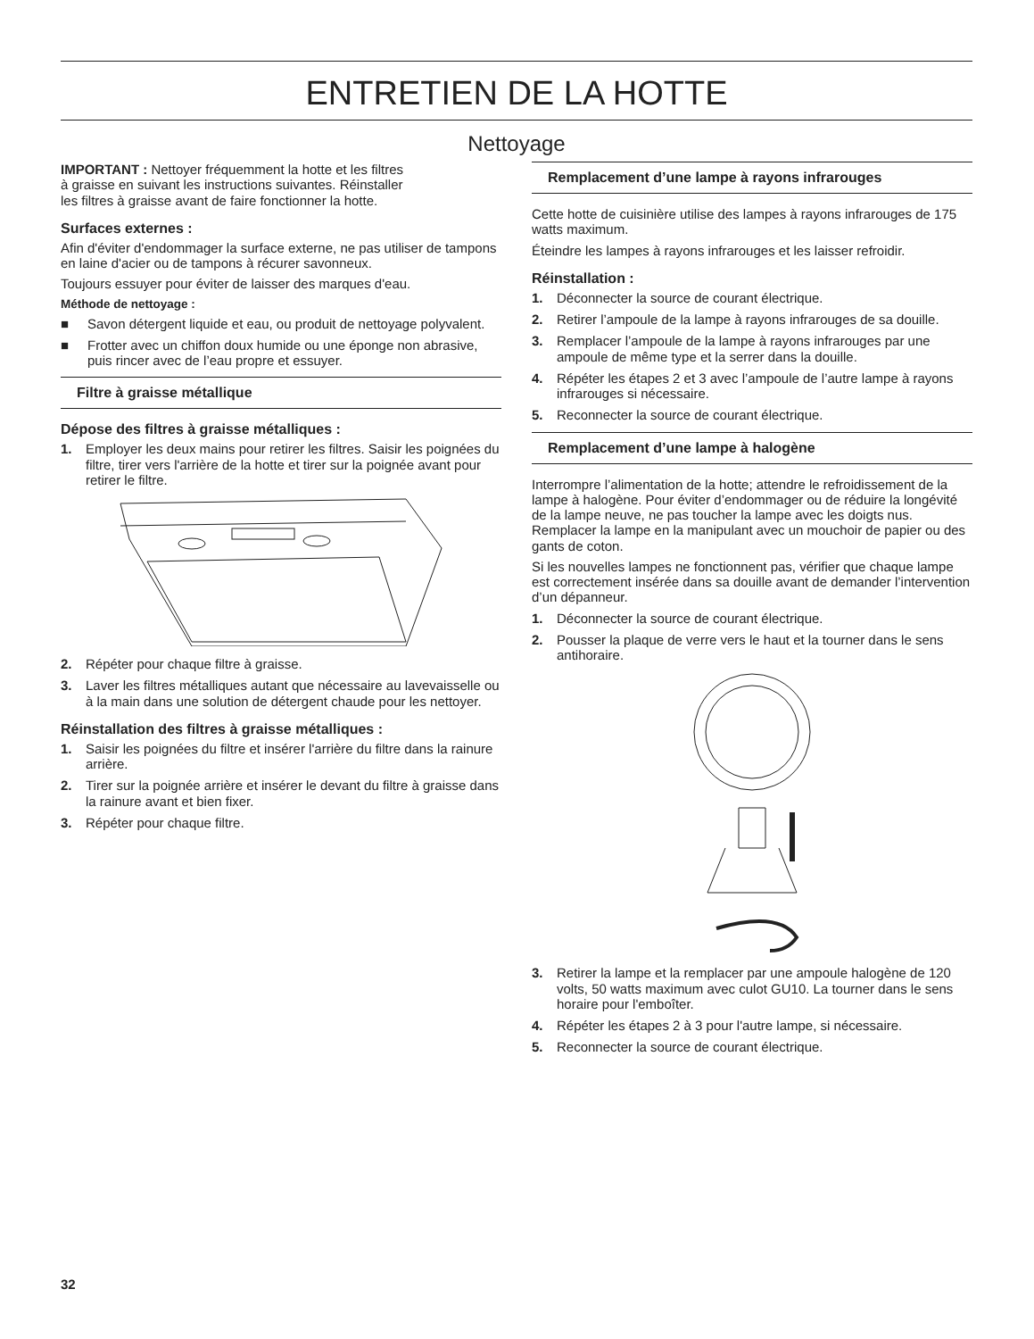ENTRETIEN DE LA HOTTE
Nettoyage
IMPORTANT : Nettoyer fréquemment la hotte et les filtres
à graisse en suivant les instructions suivantes. Réinstaller
les filtres à graisse avant de faire fonctionner la hotte.
Surfaces externes :
Afin d'éviter d'endommager la surface externe, ne pas utiliser de tampons en laine d'acier ou de tampons à récurer savonneux.
Toujours essuyer pour éviter de laisser des marques d'eau.
Méthode de nettoyage :
■ Savon détergent liquide et eau, ou produit de nettoyage polyvalent.
■ Frotter avec un chiffon doux humide ou une éponge non abrasive, puis rincer avec de l’eau propre et essuyer.
Filtre à graisse métallique
Dépose des filtres à graisse métalliques :
1. Employer les deux mains pour retirer les filtres. Saisir les poignées du filtre, tirer vers l'arrière de la hotte et tirer sur la poignée avant pour retirer le filtre.
2. Répéter pour chaque filtre à graisse.
3. Laver les filtres métalliques autant que nécessaire au lavevaisselle ou à la main dans une solution de détergent chaude pour les nettoyer.
Réinstallation des filtres à graisse métalliques :
1. Saisir les poignées du filtre et insérer l'arrière du filtre dans la rainure arrière.
2. Tirer sur la poignée arrière et insérer le devant du filtre à graisse dans la rainure avant et bien fixer.
3. Répéter pour chaque filtre.
Remplacement d’une lampe à rayons infrarouges
Cette hotte de cuisinière utilise des lampes à rayons infrarouges de 175 watts maximum.
Éteindre les lampes à rayons infrarouges et les laisser refroidir.
Réinstallation :
1. Déconnecter la source de courant électrique.
2. Retirer l’ampoule de la lampe à rayons infrarouges de sa douille.
3. Remplacer l’ampoule de la lampe à rayons infrarouges par une ampoule de même type et la serrer dans la douille.
4. Répéter les étapes 2 et 3 avec l’ampoule de l’autre lampe à rayons infrarouges si nécessaire.
5. Reconnecter la source de courant électrique.
Remplacement d’une lampe à halogène
Interrompre l’alimentation de la hotte; attendre le refroidissement de la lampe à halogène. Pour éviter d’endommager ou de réduire la longévité de la lampe neuve, ne pas toucher la lampe avec les doigts nus. Remplacer la lampe en la manipulant avec un mouchoir de papier ou des gants de coton.
Si les nouvelles lampes ne fonctionnent pas, vérifier que chaque lampe est correctement insérée dans sa douille avant de demander l’intervention d’un dépanneur.
1. Déconnecter la source de courant électrique.
2. Pousser la plaque de verre vers le haut et la tourner dans le sens antihoraire.
3. Retirer la lampe et la remplacer par une ampoule halogène de 120 volts, 50 watts maximum avec culot GU10. La tourner dans le sens horaire pour l'emboîter.
4. Répéter les étapes 2 à 3 pour l'autre lampe, si nécessaire.
5. Reconnecter la source de courant électrique.
32